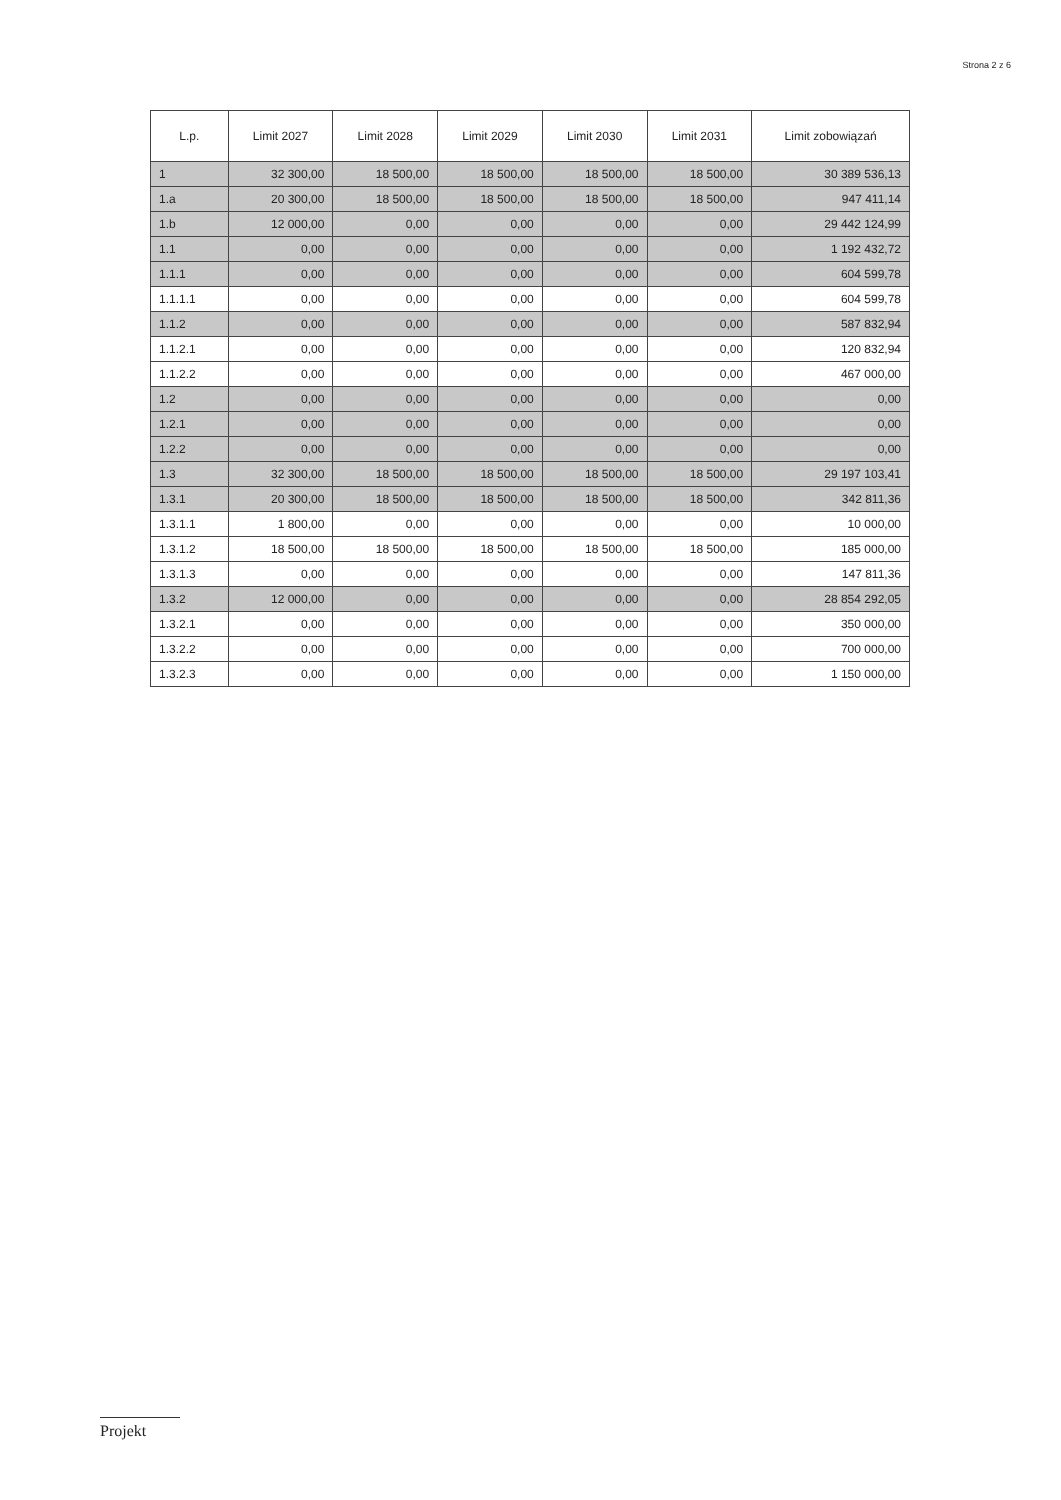Strona 2 z 6
| L.p. | Limit 2027 | Limit 2028 | Limit 2029 | Limit 2030 | Limit 2031 | Limit zobowiązań |
| --- | --- | --- | --- | --- | --- | --- |
| 1 | 32 300,00 | 18 500,00 | 18 500,00 | 18 500,00 | 18 500,00 | 30 389 536,13 |
| 1.a | 20 300,00 | 18 500,00 | 18 500,00 | 18 500,00 | 18 500,00 | 947 411,14 |
| 1.b | 12 000,00 | 0,00 | 0,00 | 0,00 | 0,00 | 29 442 124,99 |
| 1.1 | 0,00 | 0,00 | 0,00 | 0,00 | 0,00 | 1 192 432,72 |
| 1.1.1 | 0,00 | 0,00 | 0,00 | 0,00 | 0,00 | 604 599,78 |
| 1.1.1.1 | 0,00 | 0,00 | 0,00 | 0,00 | 0,00 | 604 599,78 |
| 1.1.2 | 0,00 | 0,00 | 0,00 | 0,00 | 0,00 | 587 832,94 |
| 1.1.2.1 | 0,00 | 0,00 | 0,00 | 0,00 | 0,00 | 120 832,94 |
| 1.1.2.2 | 0,00 | 0,00 | 0,00 | 0,00 | 0,00 | 467 000,00 |
| 1.2 | 0,00 | 0,00 | 0,00 | 0,00 | 0,00 | 0,00 |
| 1.2.1 | 0,00 | 0,00 | 0,00 | 0,00 | 0,00 | 0,00 |
| 1.2.2 | 0,00 | 0,00 | 0,00 | 0,00 | 0,00 | 0,00 |
| 1.3 | 32 300,00 | 18 500,00 | 18 500,00 | 18 500,00 | 18 500,00 | 29 197 103,41 |
| 1.3.1 | 20 300,00 | 18 500,00 | 18 500,00 | 18 500,00 | 18 500,00 | 342 811,36 |
| 1.3.1.1 | 1 800,00 | 0,00 | 0,00 | 0,00 | 0,00 | 10 000,00 |
| 1.3.1.2 | 18 500,00 | 18 500,00 | 18 500,00 | 18 500,00 | 18 500,00 | 185 000,00 |
| 1.3.1.3 | 0,00 | 0,00 | 0,00 | 0,00 | 0,00 | 147 811,36 |
| 1.3.2 | 12 000,00 | 0,00 | 0,00 | 0,00 | 0,00 | 28 854 292,05 |
| 1.3.2.1 | 0,00 | 0,00 | 0,00 | 0,00 | 0,00 | 350 000,00 |
| 1.3.2.2 | 0,00 | 0,00 | 0,00 | 0,00 | 0,00 | 700 000,00 |
| 1.3.2.3 | 0,00 | 0,00 | 0,00 | 0,00 | 0,00 | 1 150 000,00 |
Projekt